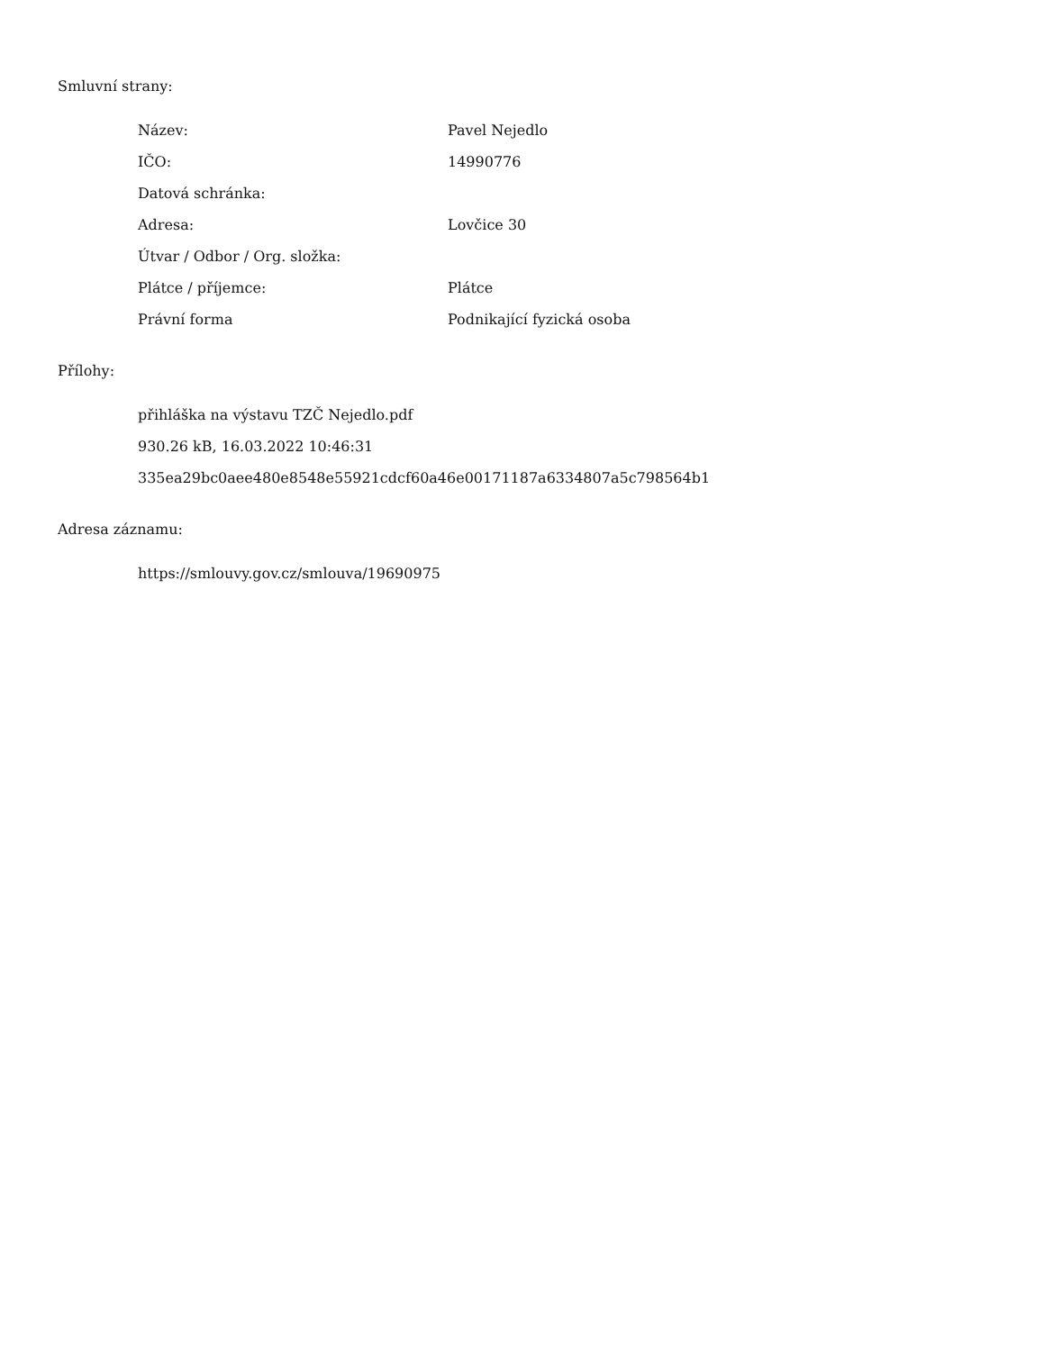Smluvní strany:
| Název: | Pavel Nejedlo |
| IČO: | 14990776 |
| Datová schránka: | |
| Adresa: | Lovčice 30 |
| Útvar / Odbor / Org. složka: | |
| Plátce / příjemce: | Plátce |
| Právní forma | Podnikající fyzická osoba |
Přílohy:
přihláška na výstavu TZČ Nejedlo.pdf
930.26 kB, 16.03.2022 10:46:31
335ea29bc0aee480e8548e55921cdcf60a46e00171187a6334807a5c798564b1
Adresa záznamu:
https://smlouvy.gov.cz/smlouva/19690975